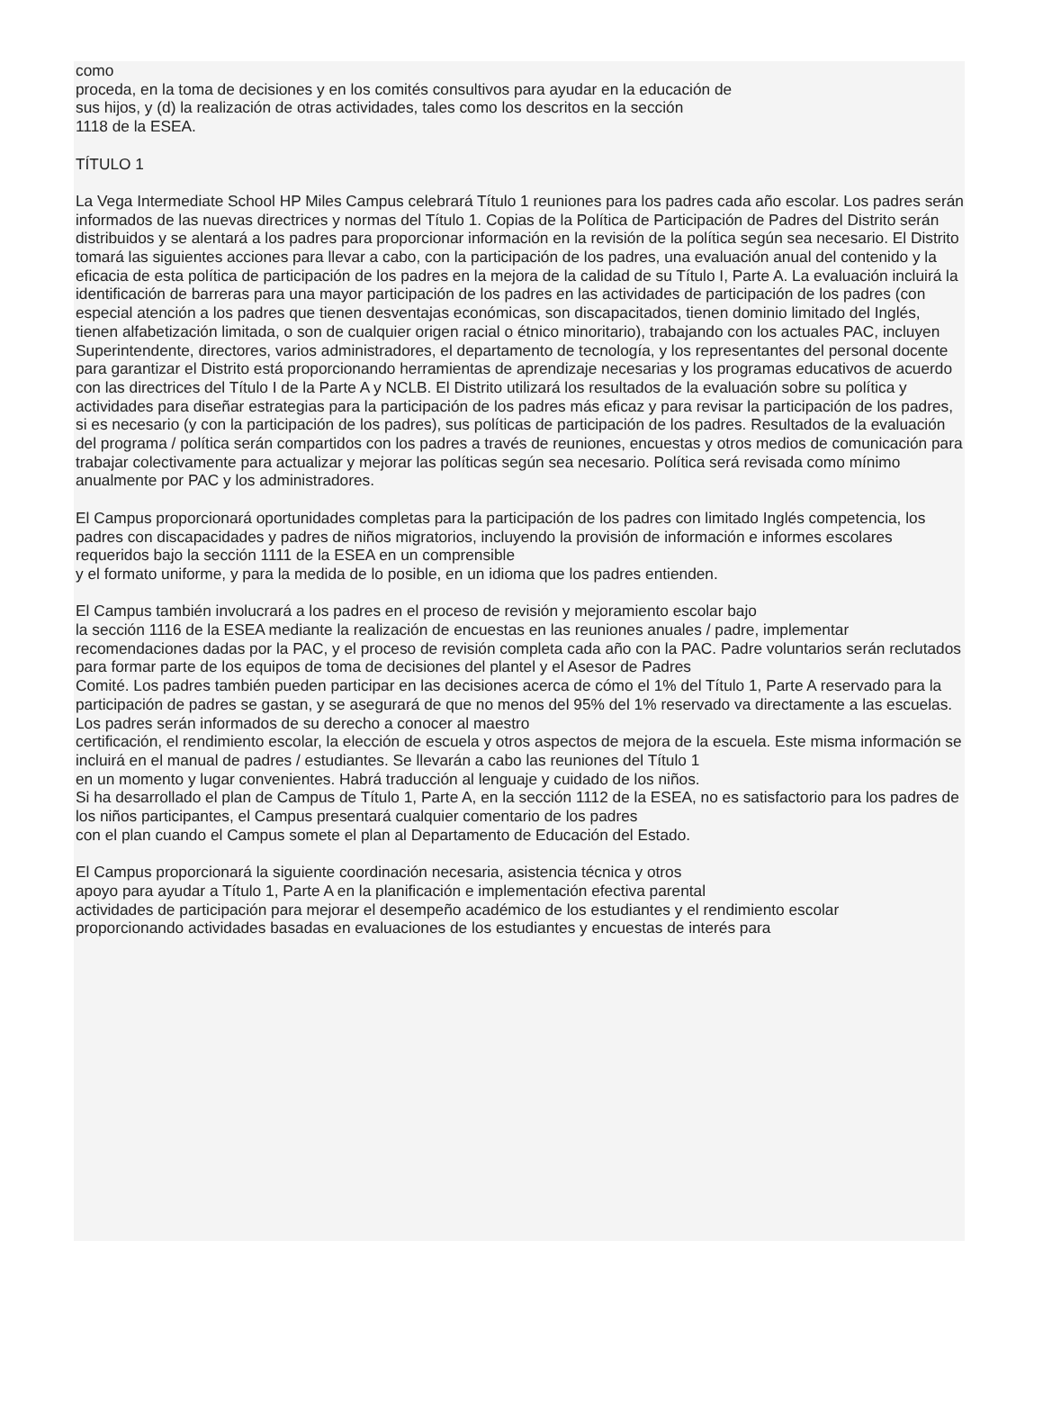como
proceda, en la toma de decisiones y en los comités consultivos para ayudar en la educación de
sus hijos, y (d) la realización de otras actividades, tales como los descritos en la sección
1118 de la ESEA.
TÍTULO 1
La Vega Intermediate School HP Miles Campus celebrará Título 1 reuniones para los padres cada año escolar. Los padres serán informados de las nuevas directrices y normas del Título 1. Copias de la Política de Participación de Padres del Distrito serán distribuidos y se alentará a los padres para proporcionar información en la revisión de la política según sea necesario. El Distrito tomará las siguientes acciones para llevar a cabo, con la participación de los padres, una evaluación anual del contenido y la eficacia de esta política de participación de los padres en la mejora de la calidad de su Título I, Parte A. La evaluación incluirá la identificación de barreras para una mayor participación de los padres en las actividades de participación de los padres (con especial atención a los padres que tienen desventajas económicas, son discapacitados, tienen dominio limitado del Inglés, tienen alfabetización limitada, o son de cualquier origen racial o étnico minoritario), trabajando con los actuales PAC, incluyen Superintendente, directores, varios administradores, el departamento de tecnología, y los representantes del personal docente para garantizar el Distrito está proporcionando herramientas de aprendizaje necesarias y los programas educativos de acuerdo con las directrices del Título I de la Parte A y NCLB. El Distrito utilizará los resultados de la evaluación sobre su política y actividades para diseñar estrategias para la participación de los padres más eficaz y para revisar la participación de los padres, si es necesario (y con la participación de los padres), sus políticas de participación de los padres. Resultados de la evaluación del programa / política serán compartidos con los padres a través de reuniones, encuestas y otros medios de comunicación para trabajar colectivamente para actualizar y mejorar las políticas según sea necesario. Política será revisada como mínimo anualmente por PAC y los administradores.
El Campus proporcionará oportunidades completas para la participación de los padres con limitado Inglés competencia, los padres con discapacidades y padres de niños migratorios, incluyendo la provisión de información e informes escolares requeridos bajo la sección 1111 de la ESEA en un comprensible
y el formato uniforme, y para la medida de lo posible, en un idioma que los padres entienden.
El Campus también involucrará a los padres en el proceso de revisión y mejoramiento escolar bajo
la sección 1116 de la ESEA mediante la realización de encuestas en las reuniones anuales / padre, implementar
recomendaciones dadas por la PAC, y el proceso de revisión completa cada año con la PAC. Padre voluntarios serán reclutados para formar parte de los equipos de toma de decisiones del plantel y el Asesor de Padres
Comité. Los padres también pueden participar en las decisiones acerca de cómo el 1% del Título 1, Parte A reservado para la participación de padres se gastan, y se asegurará de que no menos del 95% del 1% reservado va directamente a las escuelas. Los padres serán informados de su derecho a conocer al maestro
certificación, el rendimiento escolar, la elección de escuela y otros aspectos de mejora de la escuela. Este misma información se incluirá en el manual de padres / estudiantes. Se llevarán a cabo las reuniones del Título 1
en un momento y lugar convenientes. Habrá traducción al lenguaje y cuidado de los niños.
Si ha desarrollado el plan de Campus de Título 1, Parte A, en la sección 1112 de la ESEA, no es satisfactorio para los padres de los niños participantes, el Campus presentará cualquier comentario de los padres
con el plan cuando el Campus somete el plan al Departamento de Educación del Estado.
El Campus proporcionará la siguiente coordinación necesaria, asistencia técnica y otros
apoyo para ayudar a Título 1, Parte A en la planificación e implementación efectiva parental
actividades de participación para mejorar el desempeño académico de los estudiantes y el rendimiento escolar
proporcionando actividades basadas en evaluaciones de los estudiantes y encuestas de interés para